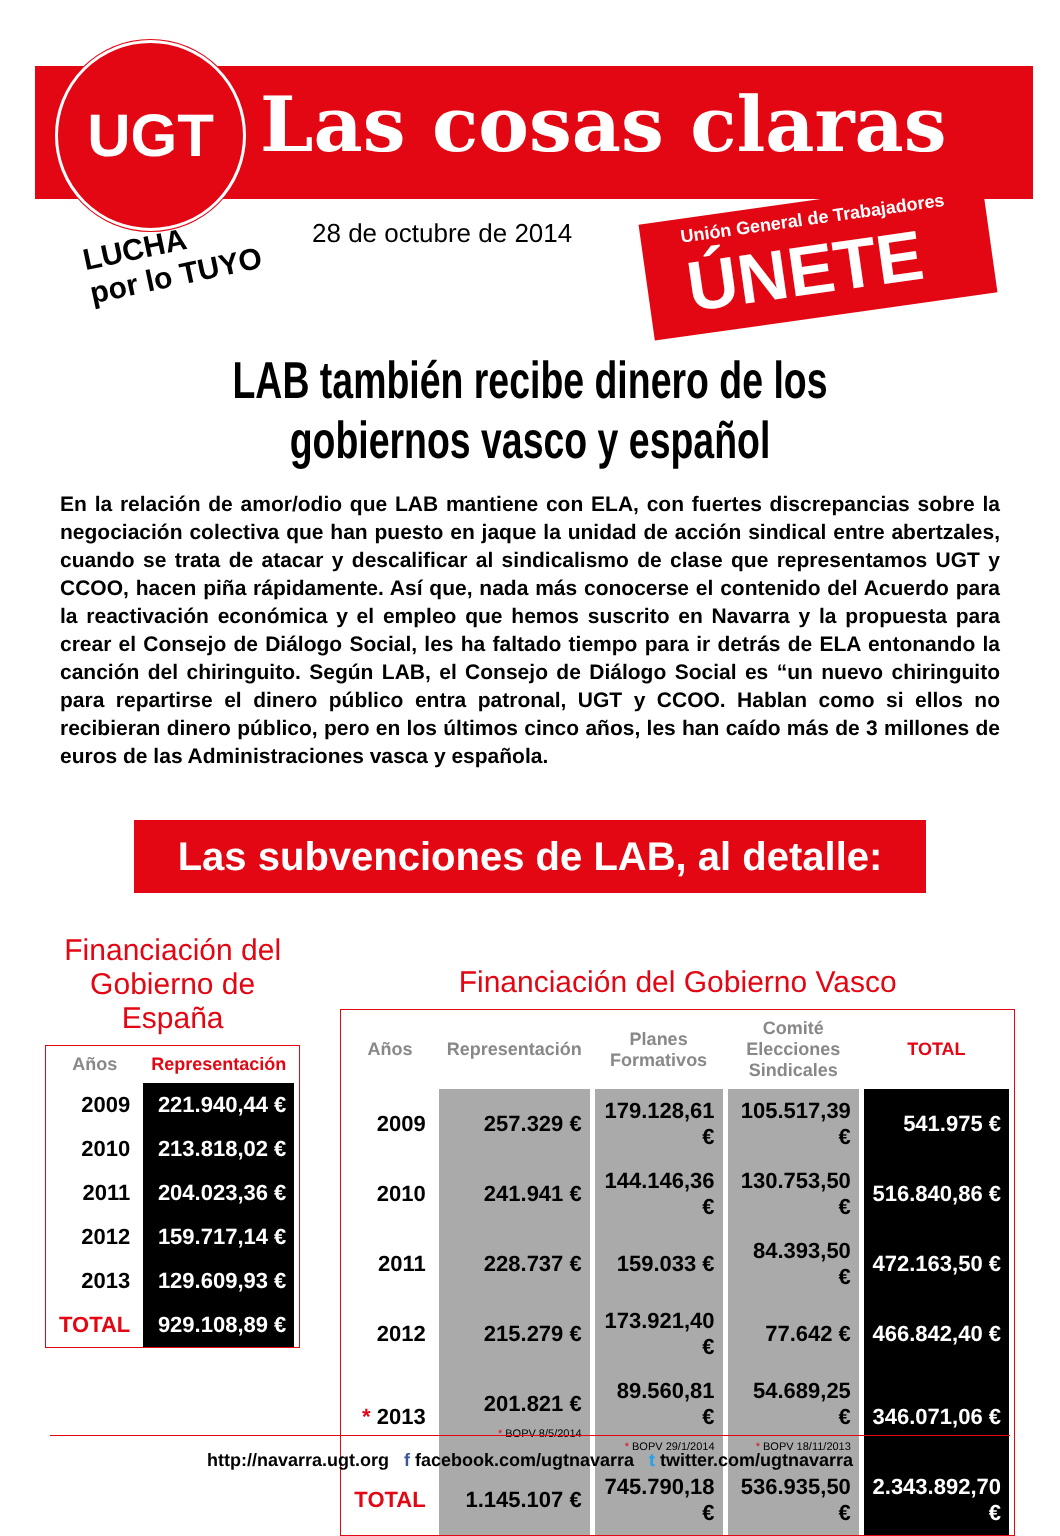UGT
Las cosas claras
LUCHA
por lo TUYO
28 de octubre de 2014
Unión General de Trabajadores
ÚNETE
LAB también recibe dinero de los gobiernos vasco y español
En la relación de amor/odio que LAB mantiene con ELA, con fuertes discrepancias sobre la negociación colectiva que han puesto en jaque la unidad de acción sindical entre abertzales, cuando se trata de atacar y descalificar al sindicalismo de clase que representamos UGT y CCOO, hacen piña rápidamente. Así que, nada más conocerse el contenido del Acuerdo para la reactivación económica y el empleo que hemos suscrito en Navarra y la propuesta para crear el Consejo de Diálogo Social, les ha faltado tiempo para ir detrás de ELA entonando la canción del chiringuito. Según LAB, el Consejo de Diálogo Social es “un nuevo chiringuito para repartirse el dinero público entra patronal, UGT y CCOO. Hablan como si ellos no recibieran dinero público, pero en los últimos cinco años, les han caído más de 3 millones de euros de las Administraciones vasca y española.
Las subvenciones de LAB, al detalle:
Financiación del
Gobierno de España
| Años | Representación |
| --- | --- |
| 2009 | 221.940,44 € |
| 2010 | 213.818,02 € |
| 2011 | 204.023,36 € |
| 2012 | 159.717,14 € |
| 2013 | 129.609,93 € |
| TOTAL | 929.108,89 € |
Financiación del Gobierno Vasco
| Años | Representación | Planes Formativos | Comité Elecciones Sindicales | TOTAL |
| --- | --- | --- | --- | --- |
| 2009 | 257.329 € | 179.128,61 € | 105.517,39 € | 541.975 € |
| 2010 | 241.941 € | 144.146,36 € | 130.753,50 € | 516.840,86 € |
| 2011 | 228.737 € | 159.033 € | 84.393,50 € | 472.163,50 € |
| 2012 | 215.279 € | 173.921,40 € | 77.642 € | 466.842,40 € |
| * 2013 | 201.821 € * BOPV 8/5/2014 | 89.560,81 € * BOPV 29/1/2014 | 54.689,25 € * BOPV 18/11/2013 | 346.071,06 € |
| TOTAL | 1.145.107 € | 745.790,18 € | 536.935,50 € | 2.343.892,70 € |
http://navarra.ugt.org f facebook.com/ugtnavarra t twitter.com/ugtnavarra